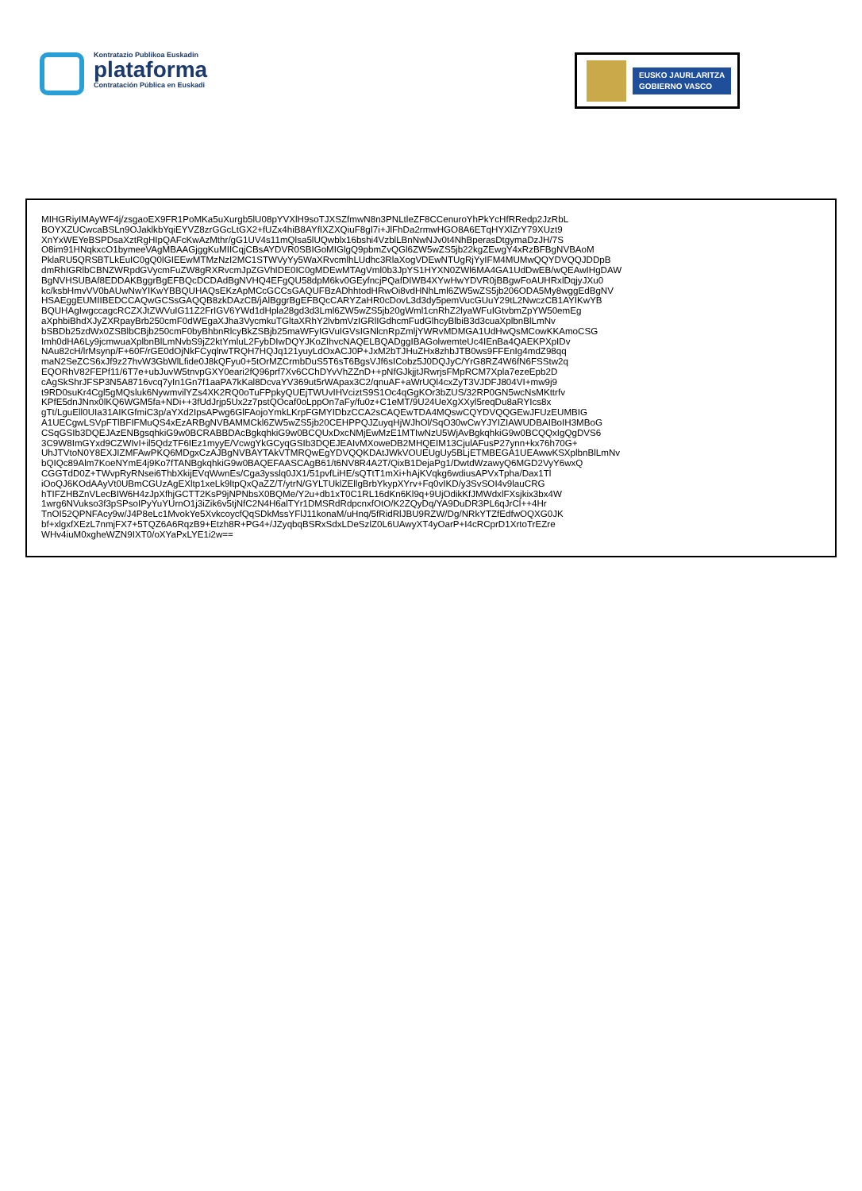Kontratazio Publikoa Euskadin
plataforma
Contratación Pública en Euskadi
EUSKO JAURLARITZA
GOBIERNO VASCO
MIHGRiyIMAyWF4j/zsgaoEX9FR1PoMKa5uXurgb5lU08pYVXlH9soTJXSZfmwN8n3PNLtleZF8CCenuroYhPkYcHfRRedp2JzRbL
BOYXZUCwcaBSLn9OJaklkbYqiEYVZ8zrGGcLtGX2+fUZx4hiB8AYfIXZXQiuF8gI7i+JlFhDa2rmwHGO8A6ETqHYXlZrY79XUzt9
XnYxWEYeBSPDsaXztRgHIpQAFcKwAzMthr/gG1UV4s11mQlsa5lUQwblx16bshi4VzblLBnNwNJv0t4NhBperasDtgymaDzJH/7S
O8im91HNqkxcO1bymeeVAgMBAAGjggKuMIICqjCBsAYDVR0SBIGoMIGlgQ9pbmZvQGl6ZW5wZS5jb22kgZEwgY4xRzBFBgNVBAoM
PklaRU5QRSBTLkEuIC0gQ0lGIEEwMTMzNzI2MC1STWVyYy5WaXRvcmlhLUdhc3RlaXogVDEwNTUgRjYyIFM4MUMwQQYDVQQJDDpB
dmRhIGRlbCBNZWRpdGVycmFuZW8gRXRvcmJpZGVhIDE0IC0gMDEwMTAgVml0b3JpYS1HYXN0ZWl6MA4GA1UdDwEB/wQEAwIHgDAW
BgNVHSUBAf8EDDAKBggrBgEFBQcDCDAdBgNVHQ4EFgQU58dpM6kv0GEyfncjPQafDIWB4XYwHwYDVR0jBBgwFoAUHRxlDqjyJXu0
kc/ksbHmvVV0bAUwNwYIKwYBBQUHAQsEKzApMCcGCCsGAQUFBzADhhtodHRwOi8vdHNhLml6ZW5wZS5jb206ODA5My8wggEdBgNV
HSAEggEUMIIBEDCCAQwGCSsGAQQB8zkDAzCB/jAlBggrBgEFBQcCARYZaHR0cDovL3d3dy5pemVucGUuY29tL2NwczCB1AYIKwYB
BQUHAgIwgccagcRCZXJtZWVuIG11Z2FrIGV6YWd1dHpla28gd3d3Lml6ZW5wZS5jb20gWml1cnRhZ2lyaWFuIGtvbmZpYW50emEg
aXphbiBhdXJyZXRpayBrb250cmF0dWEgaXJha3VycmkuTGltaXRhY2lvbmVzIGRlIGdhcmFudGlhcyBlbiB3d3cuaXplbnBlLmNv
bSBDb25zdWx0ZSBlbCBjb250cmF0byBhbnRlcyBkZSBjb25maWFyIGVuIGVsIGNlcnRpZmljYWRvMDMGA1UdHwQsMCowKKAmoCSG
Imh0dHA6Ly9jcmwuaXplbnBlLmNvbS9jZ2ktYmluL2FybDIwDQYJKoZIhvcNAQELBQADggIBAGolwemteUc4IEnBa4QAEKPXpIDv
NAu82cH/lrMsynp/F+60F/rGE0dOjNkFCyqlrwTRQH7HQJq121yuyLdOxACJ0P+JxM2bTJHuZHx8zhbJTB0ws9FFEnIg4mdZ98qq
maN2SeZCS6xJf9z27hvW3GbWlLfide0J8kQFyu0+5tOrMZCrmbDuS5T6sT6BgsVJf6sICobz5J0DQJyC/YrG8RZ4W6fN6FSStw2q
EQORhV82FEPf11/6T7e+ubJuvW5tnvpGXY0eari2fQ96prf7Xv6CChDYvVhZZnD++pNfGJkjjtJRwrjsFMpRCM7Xpla7ezeEpb2D
cAgSkShrJFSP3N5A8716vcq7yIn1Gn7f1aaPA7kKal8DcvaYV369ut5rWApax3C2/qnuAF+aWrUQl4cxZyT3VJDFJ804VI+mw9j9
t9RD0suKr4Cgl5gMQsluk6NywmvilYZs4XK2RQ0oTuFPpkyQUEjTWUvIHVciztS9S1Oc4qGgKOr3bZUS/32RP0GN5wcNsMKttrfv
KPfE5dnJNnx0lKQ6WGM5fa+NDi++3fUdJrjp5Ux2z7pstQOcaf0oLppOn7aFy/fu0z+C1eMT/9U24UeXgXXyl5reqDu8aRYIcs8x
gTt/LguEll0UIa31AIKGfmiC3p/aYXd2IpsAPwg6GlFAojoYmkLKrpFGMYIDbzCCA2sCAQEwTDA4MQswCQYDVQQGEwJFUzEUMBIG
A1UECgwLSVpFTlBFIFMuQS4xEzARBgNVBAMMCkl6ZW5wZS5jb20CEHPPQJZuyqHjWJhOl/SqO30wCwYJYIZIAWUDBAIBoIH3MBoG
CSqGSIb3DQEJAzENBgsqhkiG9w0BCRABBDAcBgkqhkiG9w0BCQUxDxcNMjEwMzE1MTIwNzU5WjAvBgkqhkiG9w0BCQQxIgQgDVS6
3C9W8ImGYxd9CZWIvI+il5QdzTF6IEz1myyE/VcwgYkGCyqGSIb3DQEJEAIvMXoweDB2MHQEIM13CjulAFusP27ynn+kx76h70G+
UhJTVtoN0Y8EXJIZMFAwPKQ6MDgxCzAJBgNVBAYTAkVTMRQwEgYDVQQKDAtJWkVOUEUgUy5BLjETMBEGA1UEAwwKSXplbnBlLmNv
bQIQc89Alm7KoeNYmE4j9Ko7fTANBgkqhkiG9w0BAQEFAASCAgB61/t6NV8R4A2T/QixB1DejaPg1/DwtdWzawyQ6MGD2VyY6wxQ
CGGTdD0Z+TWvpRyRNsei6ThbXkijEVqWwnEs/Cga3ysslq0JX1/51pvfLiHE/sQTtT1mXi+hAjKVqkg6wdiusAPVxTpha/Dax1Tl
iOoQJ6KOdAAyVt0UBmCGUzAgEXltp1xeLk9ltpQxQaZZ/T/ytrN/GYLTUklZEllgBrbYkypXYrv+Fq0vIKD/y3SvSOI4v9lauCRG
hTIFZHBZnVLecBIW6H4zJpXfhjGCTT2KsP9jNPNbsX0BQMe/Y2u+db1xT0C1RL16dKn6Kl9q+9UjOdikKfJMWdxlFXsjkix3bx4W
1wrg6NVukso3f3pSPsoIPyYuYUrnO1j3iZik6v5tjNfC2N4H6alTYr1DMSRdRdpcnxfOtO/K2ZQyDq/YA9DuDR3PL6qJrCl++4Hr
TnOI52QPNFAcy9w/J4P8eLc1MvokYe5XvkcoycfQqSDkMssYFlJ11konaM/uHnq/5fRidRlJBU9RZW/Dg/NRkYTZfEdfwOQXG0JK
bf+xlgxfXEzL7nmjFX7+5TQZ6A6RqzB9+Etzh8R+PG4+/JZyqbqBSRxSdxLDeSzlZ0L6UAwyXT4yOarP+I4cRCprD1XrtoTrEZre
WHv4iuM0xgheWZN9IXT0/oXYaPxLYE1i2w==